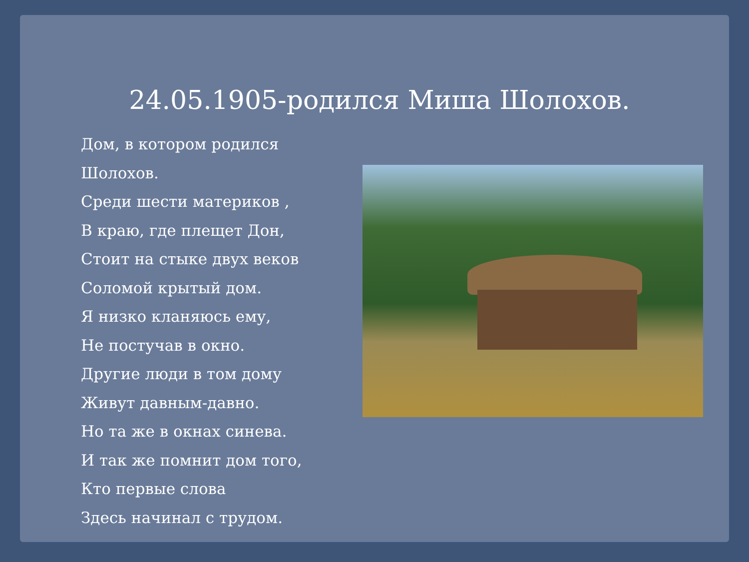24.05.1905-родился Миша Шолохов.
Дом, в котором родился Шолохов.
Среди шести материков ,
В краю, где плещет Дон,
Стоит на стыке двух веков
Соломой крытый дом.
Я низко кланяюсь ему,
Не постучав в окно.
Другие люди в том дому
Живут давным-давно.
Но та же в окнах синева.
И так же помнит дом того,
Кто первые слова
Здесь начинал с трудом.